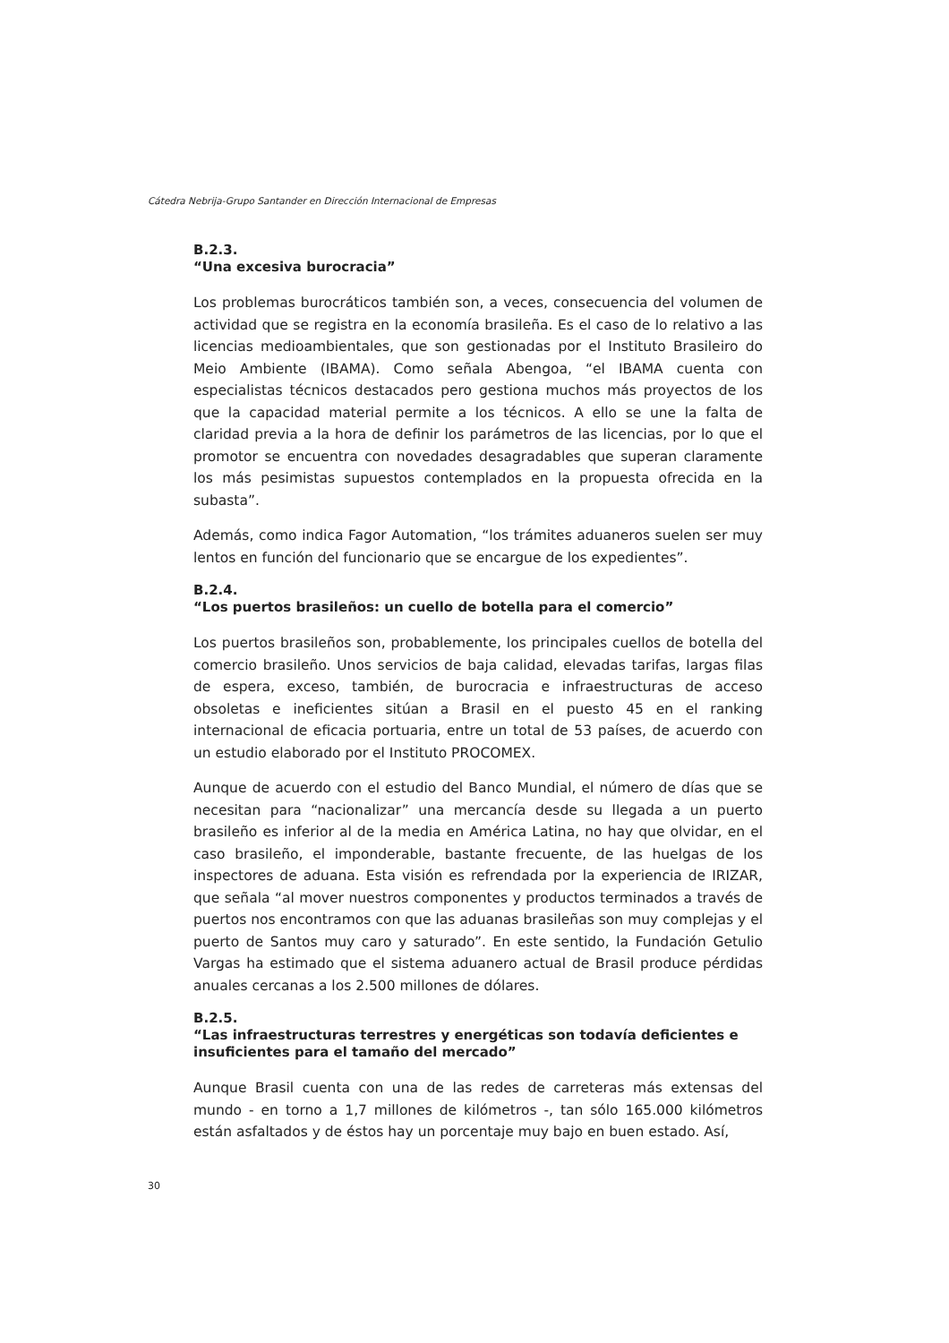Cátedra Nebrija-Grupo Santander en Dirección Internacional de Empresas
B.2.3.
“Una excesiva burocracia”
Los problemas burocráticos también son, a veces, consecuencia del volumen de actividad que se registra en la economía brasileña. Es el caso de lo relativo a las licencias medioambientales, que son gestionadas por el Instituto Brasileiro do Meio Ambiente (IBAMA). Como señala Abengoa, “el IBAMA cuenta con especialistas técnicos destacados pero gestiona muchos más proyectos de los que la capacidad material permite a los técnicos. A ello se une la falta de claridad previa a la hora de definir los parámetros de las licencias, por lo que el promotor se encuentra con novedades desagradables que superan claramente los más pesimistas supuestos contemplados en la propuesta ofrecida en la subasta”.
Además, como indica Fagor Automation, “los trámites aduaneros suelen ser muy lentos en función del funcionario que se encargue de los expedientes”.
B.2.4.
“Los puertos brasileños: un cuello de botella para el comercio”
Los puertos brasileños son, probablemente, los principales cuellos de botella del comercio brasileño. Unos servicios de baja calidad, elevadas tarifas, largas filas de espera, exceso, también, de burocracia e infraestructuras de acceso obsoletas e ineficientes sitúan a Brasil en el puesto 45 en el ranking internacional de eficacia portuaria, entre un total de 53 países, de acuerdo con un estudio elaborado por el Instituto PROCOMEX.
Aunque de acuerdo con el estudio del Banco Mundial, el número de días que se necesitan para “nacionalizar” una mercancía desde su llegada a un puerto brasileño es inferior al de la media en América Latina, no hay que olvidar, en el caso brasileño, el imponderable, bastante frecuente, de las huelgas de los inspectores de aduana. Esta visión es refrendada por la experiencia de IRIZAR, que señala “al mover nuestros componentes y productos terminados a través de puertos nos encontramos con que las aduanas brasileñas son muy complejas y el puerto de Santos muy caro y saturado”. En este sentido, la Fundación Getulio Vargas ha estimado que el sistema aduanero actual de Brasil produce pérdidas anuales cercanas a los 2.500 millones de dólares.
B.2.5.
“Las infraestructuras terrestres y energéticas son todavía deficientes e insuficientes para el tamaño del mercado”
Aunque Brasil cuenta con una de las redes de carreteras más extensas del mundo - en torno a 1,7 millones de kilómetros -, tan sólo 165.000 kilómetros están asfaltados y de éstos hay un porcentaje muy bajo en buen estado. Así,
30